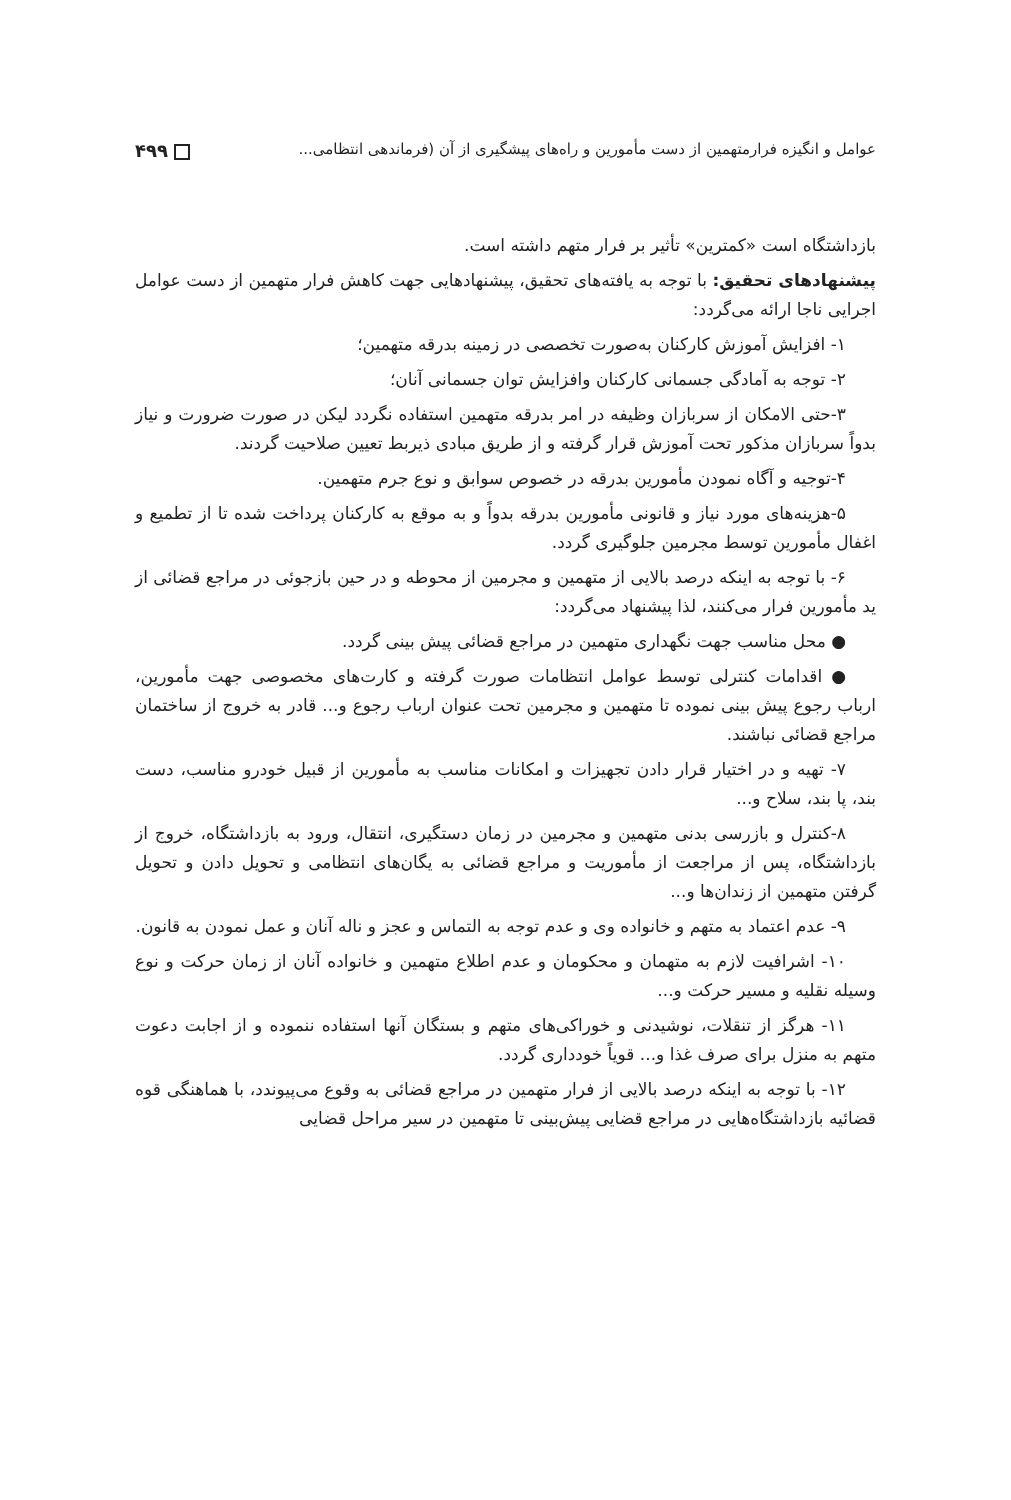عوامل و انگیزه فرارمتهمین از دست مأمورین و راه‌های پیشگیری از آن (فرماندهی انتظامی... ۴۹۹
بازداشتگاه است «کمترین» تأثیر بر فرار متهم داشته است.
پیشنهادهای تحقیق: با توجه به یافته‌های تحقیق، پیشنهادهایی جهت کاهش فرار متهمین از دست عوامل اجرایی ناجا ارائه می‌گردد:
۱- افزایش آموزش کارکنان به‌صورت تخصصی در زمینه بدرقه متهمین؛
۲- توجه به آمادگی جسمانی کارکنان وافزایش توان جسمانی آنان؛
۳-حتی الامکان از سربازان وظیفه در امر بدرقه متهمین استفاده نگردد لیکن در صورت ضرورت و نیاز بدواً سربازان مذکور تحت آموزش قرار گرفته و از طریق مبادی ذیربط تعیین صلاحیت گردند.
۴-توجیه و آگاه نمودن مأمورین بدرقه در خصوص سوابق و نوع جرم متهمین.
۵-هزینه‌های مورد نیاز و قانونی مأمورین بدرقه بدواً و به موقع به کارکنان پرداخت شده تا از تطمیع و اغفال مأمورین توسط مجرمین جلوگیری گردد.
۶- با توجه به اینکه درصد بالایی از متهمین و مجرمین از محوطه و در حین بازجوئی در مراجع قضائی از ید مأمورین فرار می‌کنند، لذا پیشنهاد می‌گردد:
● محل مناسب جهت نگهداری متهمین در مراجع قضائی پیش بینی گردد.
● اقدامات کنترلی توسط عوامل انتظامات صورت گرفته و کارت‌های مخصوصی جهت مأمورین، ارباب رجوع پیش بینی نموده تا متهمین و مجرمین تحت عنوان ارباب رجوع و... قادر به خروج از ساختمان مراجع قضائی نباشند.
۷- تهیه و در اختیار قرار دادن تجهیزات و امکانات مناسب به مأمورین از قبیل خودرو مناسب، دست بند، پا بند، سلاح و...
۸-کنترل و بازرسی بدنی متهمین و مجرمین در زمان دستگیری، انتقال، ورود به بازداشتگاه، خروج از بازداشتگاه، پس از مراجعت از مأموریت و مراجع قضائی به یگان‌های انتظامی و تحویل دادن و تحویل گرفتن متهمین از زندان‌ها و...
۹- عدم اعتماد به متهم و خانواده وی و عدم توجه به التماس و عجز و ناله آنان و عمل نمودن به قانون.
۱۰- اشرافیت لازم به متهمان و محکومان و عدم اطلاع متهمین و خانواده آنان از زمان حرکت و نوع وسیله نقلیه و مسیر حرکت و...
۱۱- هرگز از تنقلات، نوشیدنی و خوراکی‌های متهم و بستگان آنها استفاده ننموده و از اجابت دعوت متهم به منزل برای صرف غذا و... قویاً خودداری گردد.
۱۲- با توجه به اینکه درصد بالایی از فرار متهمین در مراجع قضائی به وقوع می‌پیوندد، با هماهنگی قوه قضائیه بازداشتگاه‌هایی در مراجع قضایی پیش‌بینی تا متهمین در سیر مراحل قضایی